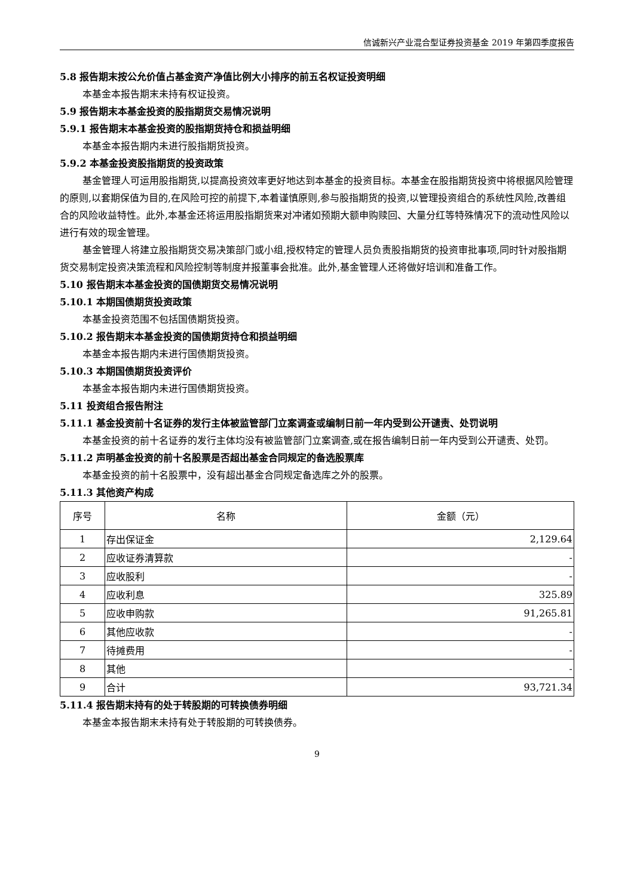信诚新兴产业混合型证券投资基金 2019 年第四季度报告
5.8 报告期末按公允价值占基金资产净值比例大小排序的前五名权证投资明细
本基金本报告期末未持有权证投资。
5.9 报告期末本基金投资的股指期货交易情况说明
5.9.1 报告期末本基金投资的股指期货持仓和损益明细
本基金本报告期内未进行股指期货投资。
5.9.2 本基金投资股指期货的投资政策
基金管理人可运用股指期货,以提高投资效率更好地达到本基金的投资目标。本基金在股指期货投资中将根据风险管理的原则,以套期保值为目的,在风险可控的前提下,本着谨慎原则,参与股指期货的投资,以管理投资组合的系统性风险,改善组合的风险收益特性。此外,本基金还将运用股指期货来对冲诸如预期大额申购赎回、大量分红等特殊情况下的流动性风险以进行有效的现金管理。
基金管理人将建立股指期货交易决策部门或小组,授权特定的管理人员负责股指期货的投资审批事项,同时针对股指期货交易制定投资决策流程和风险控制等制度并报董事会批准。此外,基金管理人还将做好培训和准备工作。
5.10 报告期末本基金投资的国债期货交易情况说明
5.10.1 本期国债期货投资政策
本基金投资范围不包括国债期货投资。
5.10.2 报告期末本基金投资的国债期货持仓和损益明细
本基金本报告期内未进行国债期货投资。
5.10.3 本期国债期货投资评价
本基金本报告期内未进行国债期货投资。
5.11 投资组合报告附注
5.11.1 基金投资前十名证券的发行主体被监管部门立案调查或编制日前一年内受到公开谴责、处罚说明
本基金投资的前十名证券的发行主体均没有被监管部门立案调查,或在报告编制日前一年内受到公开谴责、处罚。
5.11.2 声明基金投资的前十名股票是否超出基金合同规定的备选股票库
本基金投资的前十名股票中，没有超出基金合同规定备选库之外的股票。
5.11.3 其他资产构成
| 序号 | 名称 | 金额（元） |
| --- | --- | --- |
| 1 | 存出保证金 | 2,129.64 |
| 2 | 应收证券清算款 | - |
| 3 | 应收股利 | - |
| 4 | 应收利息 | 325.89 |
| 5 | 应收申购款 | 91,265.81 |
| 6 | 其他应收款 | - |
| 7 | 待摊费用 | - |
| 8 | 其他 | - |
| 9 | 合计 | 93,721.34 |
5.11.4 报告期末持有的处于转股期的可转换债券明细
本基金本报告期末未持有处于转股期的可转换债券。
9